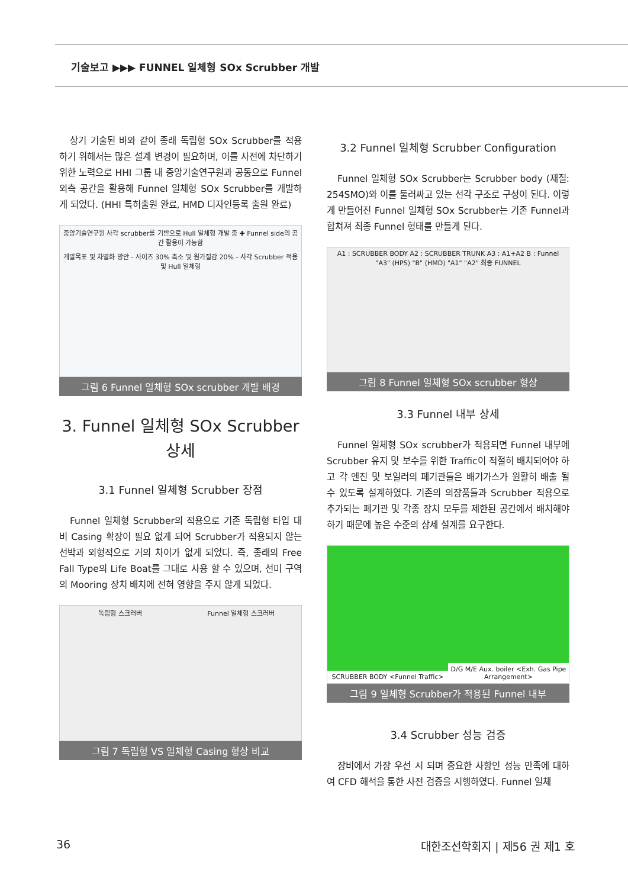기술보고 ▶▶▶ FUNNEL 일체형 SOx Scrubber 개발
상기 기술된 바와 같이 종래 독립형 SOx Scrubber를 적용하기 위해서는 많은 설계 변경이 필요하며, 이를 사전에 차단하기 위한 노력으로 HHI 그룹 내 중앙기술연구원과 공동으로 Funnel 외측 공간을 활용해 Funnel 일체형 SOx Scrubber를 개발하게 되었다. (HHI 특허출원 완료, HMD 디자인등록 출원 완료)
중앙기술연구원 사각 scrubber를 기반으로 Hull 일체형 개발 중 ✚ Funnel side의 공간 활용이 가능함
개발목표 및 차별화 방안 - 사이즈 30% 축소 및 원가절감 20% - 사각 Scrubber 적용 및 Hull 일체형
그림 6 Funnel 일체형 SOx scrubber 개발 배경
3. Funnel 일체형 SOx Scrubber 상세
3.1 Funnel 일체형 Scrubber 장점
Funnel 일체형 Scrubber의 적용으로 기존 독립형 타입 대비 Casing 확장이 필요 없게 되어 Scrubber가 적용되지 않는 선박과 외형적으로 거의 차이가 없게 되었다. 즉, 종래의 Free Fall Type의 Life Boat를 그대로 사용 할 수 있으며, 선미 구역의 Mooring 장치 배치에 전혀 영향을 주지 않게 되었다.
독립형 스크러버 Funnel 일체형 스크러버
그림 7 독립형 VS 일체형 Casing 형상 비교
3.2 Funnel 일체형 Scrubber Configuration
Funnel 일체형 SOx Scrubber는 Scrubber body (재질: 254SMO)와 이를 둘러싸고 있는 선각 구조로 구성이 된다. 이렇게 만들어진 Funnel 일체형 SOx Scrubber는 기존 Funnel과 합쳐져 최종 Funnel 형태를 만들게 된다.
A1 : SCRUBBER BODY A2 : SCRUBBER TRUNK A3 : A1+A2 B : Funnel "A3" (HPS) "B" (HMD) "A1" "A2" 최종 FUNNEL
그림 8 Funnel 일체형 SOx scrubber 형상
3.3 Funnel 내부 상세
Funnel 일체형 SOx scrubber가 적용되면 Funnel 내부에 Scrubber 유지 및 보수를 위한 Traffic이 적절히 배치되어야 하고 각 엔진 및 보일러의 폐기관들은 배기가스가 원활히 배출 될 수 있도록 설계하였다. 기존의 의장품들과 Scrubber 적용으로 추가되는 폐기관 및 각종 장치 모두를 제한된 공간에서 배치해야하기 때문에 높은 수준의 상세 설계를 요구한다.
SCRUBBER BODY <Funnel Traffic>
D/G M/E Aux. boiler <Exh. Gas Pipe Arrangement>
그림 9 일체형 Scrubber가 적용된 Funnel 내부
3.4 Scrubber 성능 검증
장비에서 가장 우선 시 되며 중요한 사항인 성능 만족에 대하여 CFD 해석을 통한 사전 검증을 시행하였다. Funnel 일체
36 대한조선학회지 | 제56 권 제1 호